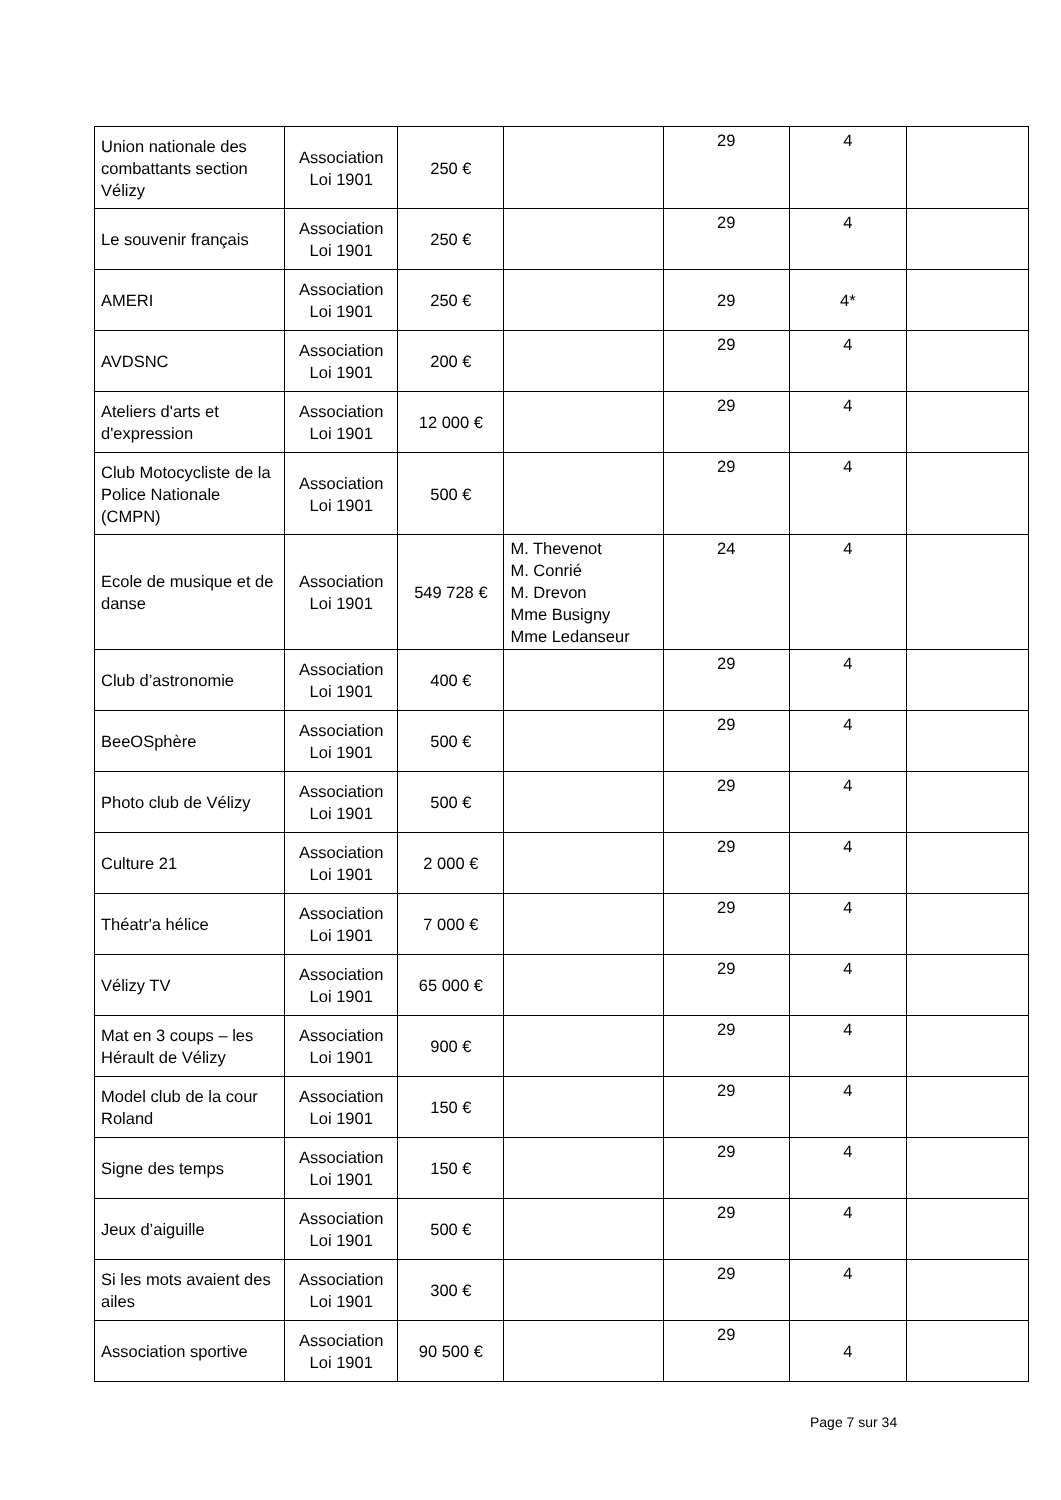| Union nationale des combattants section Vélizy | Association Loi 1901 | 250 € | | 29 | 4 | |
| Le souvenir français | Association Loi 1901 | 250 € | | 29 | 4 | |
| AMERI | Association Loi 1901 | 250 € | | 29 | 4* | |
| AVDSNC | Association Loi 1901 | 200 € | | 29 | 4 | |
| Ateliers d'arts et d'expression | Association Loi 1901 | 12 000 € | | 29 | 4 | |
| Club Motocycliste de la Police Nationale (CMPN) | Association Loi 1901 | 500 € | | 29 | 4 | |
| Ecole de musique et de danse | Association Loi 1901 | 549 728 € | M. Thevenot M. Conrié M. Drevon Mme Busigny Mme Ledanseur | 24 | 4 | |
| Club d’astronomie | Association Loi 1901 | 400 € | | 29 | 4 | |
| BeeOSphère | Association Loi 1901 | 500 € | | 29 | 4 | |
| Photo club de Vélizy | Association Loi 1901 | 500 € | | 29 | 4 | |
| Culture 21 | Association Loi 1901 | 2 000 € | | 29 | 4 | |
| Théatr'a hélice | Association Loi 1901 | 7 000 € | | 29 | 4 | |
| Vélizy TV | Association Loi 1901 | 65 000 € | | 29 | 4 | |
| Mat en 3 coups – les Hérault de Vélizy | Association Loi 1901 | 900 € | | 29 | 4 | |
| Model club de la cour Roland | Association Loi 1901 | 150 € | | 29 | 4 | |
| Signe des temps | Association Loi 1901 | 150 € | | 29 | 4 | |
| Jeux d’aiguille | Association Loi 1901 | 500 € | | 29 | 4 | |
| Si les mots avaient des ailes | Association Loi 1901 | 300 € | | 29 | 4 | |
| Association sportive | Association Loi 1901 | 90 500 € | | 29 | 4 | |
Page 7 sur 34